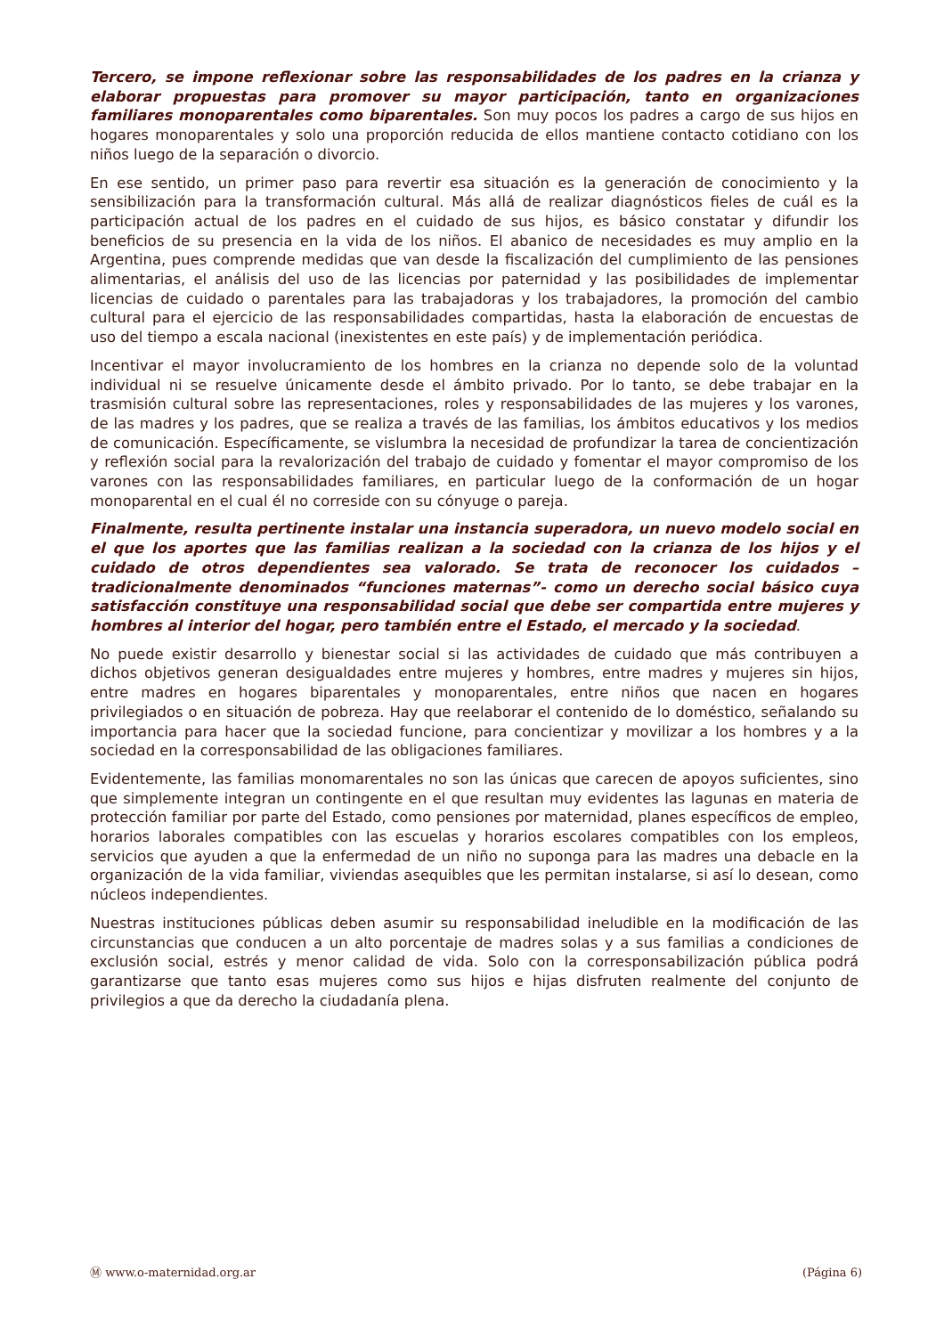Tercero, se impone reflexionar sobre las responsabilidades de los padres en la crianza y elaborar propuestas para promover su mayor participación, tanto en organizaciones familiares monoparentales como biparentales. Son muy pocos los padres a cargo de sus hijos en hogares monoparentales y solo una proporción reducida de ellos mantiene contacto cotidiano con los niños luego de la separación o divorcio.
En ese sentido, un primer paso para revertir esa situación es la generación de conocimiento y la sensibilización para la transformación cultural. Más allá de realizar diagnósticos fieles de cuál es la participación actual de los padres en el cuidado de sus hijos, es básico constatar y difundir los beneficios de su presencia en la vida de los niños. El abanico de necesidades es muy amplio en la Argentina, pues comprende medidas que van desde la fiscalización del cumplimiento de las pensiones alimentarias, el análisis del uso de las licencias por paternidad y las posibilidades de implementar licencias de cuidado o parentales para las trabajadoras y los trabajadores, la promoción del cambio cultural para el ejercicio de las responsabilidades compartidas, hasta la elaboración de encuestas de uso del tiempo a escala nacional (inexistentes en este país) y de implementación periódica.
Incentivar el mayor involucramiento de los hombres en la crianza no depende solo de la voluntad individual ni se resuelve únicamente desde el ámbito privado. Por lo tanto, se debe trabajar en la trasmisión cultural sobre las representaciones, roles y responsabilidades de las mujeres y los varones, de las madres y los padres, que se realiza a través de las familias, los ámbitos educativos y los medios de comunicación. Específicamente, se vislumbra la necesidad de profundizar la tarea de concientización y reflexión social para la revalorización del trabajo de cuidado y fomentar el mayor compromiso de los varones con las responsabilidades familiares, en particular luego de la conformación de un hogar monoparental en el cual él no correside con su cónyuge o pareja.
Finalmente, resulta pertinente instalar una instancia superadora, un nuevo modelo social en el que los aportes que las familias realizan a la sociedad con la crianza de los hijos y el cuidado de otros dependientes sea valorado. Se trata de reconocer los cuidados –tradicionalmente denominados “funciones maternas”- como un derecho social básico cuya satisfacción constituye una responsabilidad social que debe ser compartida entre mujeres y hombres al interior del hogar, pero también entre el Estado, el mercado y la sociedad.
No puede existir desarrollo y bienestar social si las actividades de cuidado que más contribuyen a dichos objetivos generan desigualdades entre mujeres y hombres, entre madres y mujeres sin hijos, entre madres en hogares biparentales y monoparentales, entre niños que nacen en hogares privilegiados o en situación de pobreza. Hay que reelaborar el contenido de lo doméstico, señalando su importancia para hacer que la sociedad funcione, para concientizar y movilizar a los hombres y a la sociedad en la corresponsabilidad de las obligaciones familiares.
Evidentemente, las familias monomarentales no son las únicas que carecen de apoyos suficientes, sino que simplemente integran un contingente en el que resultan muy evidentes las lagunas en materia de protección familiar por parte del Estado, como pensiones por maternidad, planes específicos de empleo, horarios laborales compatibles con las escuelas y horarios escolares compatibles con los empleos, servicios que ayuden a que la enfermedad de un niño no suponga para las madres una debacle en la organización de la vida familiar, viviendas asequibles que les permitan instalarse, si así lo desean, como núcleos independientes.
Nuestras instituciones públicas deben asumir su responsabilidad ineludible en la modificación de las circunstancias que conducen a un alto porcentaje de madres solas y a sus familias a condiciones de exclusión social, estrés y menor calidad de vida. Solo con la corresponsabilización pública podrá garantizarse que tanto esas mujeres como sus hijos e hijas disfruten realmente del conjunto de privilegios a que da derecho la ciudadanía plena.
Ⓜ www.o-maternidad.org.ar (Página 6)